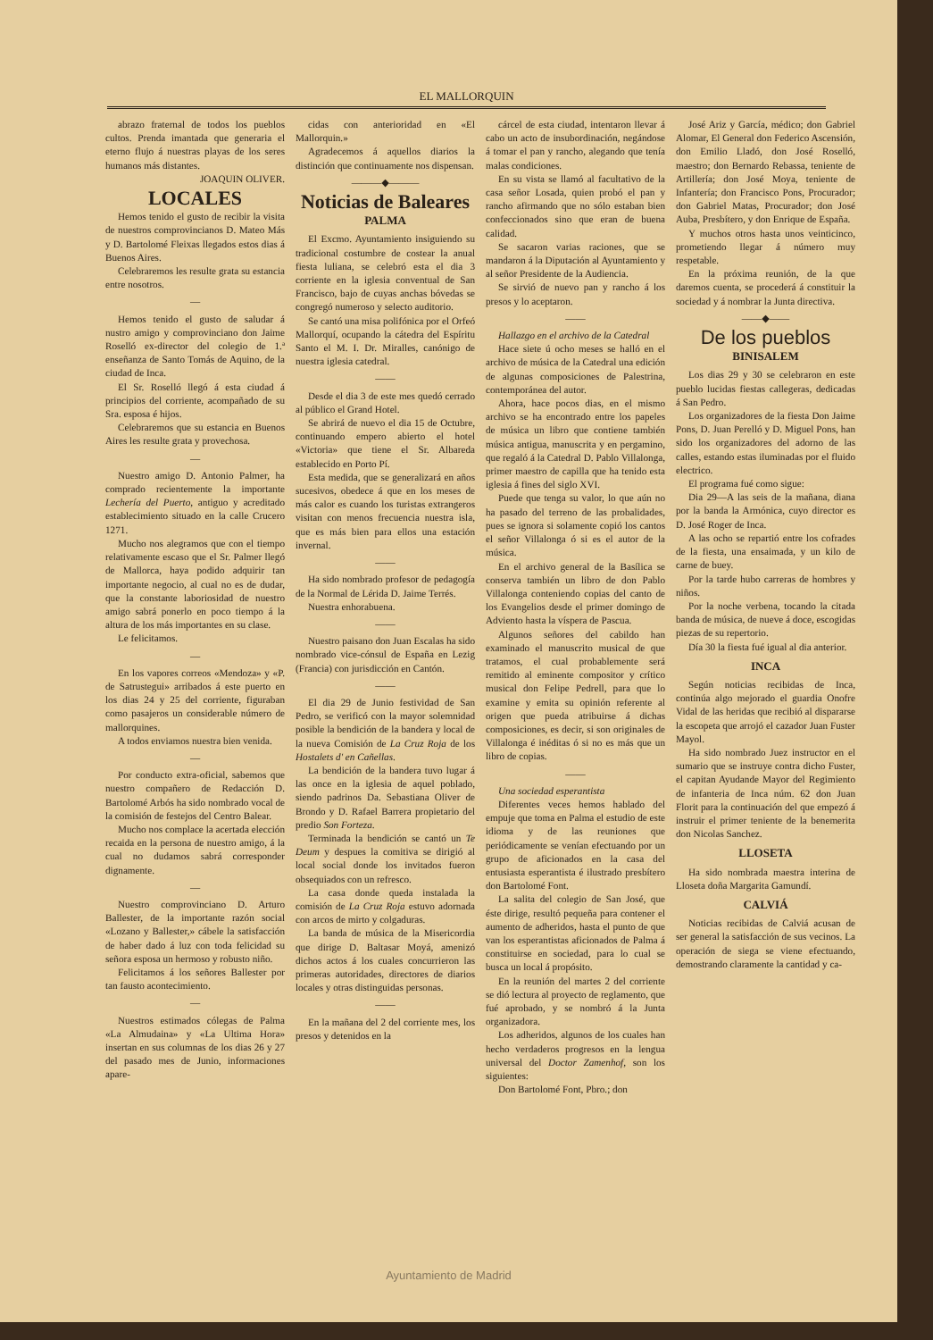EL MALLORQUIN
abrazo fraternal de todos los pueblos cultos. Prenda imantada que generaria el eterno flujo á nuestras playas de los seres humanos más distantes.
JOAQUIN OLIVER.
LOCALES
Hemos tenido el gusto de recibir la visita de nuestros comprovincianos D. Mateo Más y D. Bartolomé Fleixas llegados estos dias á Buenos Aires.
Celebraremos les resulte grata su estancia entre nosotros.
—
Hemos tenido el gusto de saludar á nustro amigo y comprovinciano don Jaime Roselló ex-director del colegio de 1.ª enseñanza de Santo Tomás de Aquino, de la ciudad de Inca.
El Sr. Roselló llegó á esta ciudad á principios del corriente, acompañado de su Sra. esposa é hijos.
Celebraremos que su estancia en Buenos Aires les resulte grata y provechosa.
—
Nuestro amigo D. Antonio Palmer, ha comprado recientemente la importante Lechería del Puerto, antiguo y acreditado establecimiento situado en la calle Crucero 1271.
Mucho nos alegramos que con el tiempo relativamente escaso que el Sr. Palmer llegó de Mallorca, haya podido adquirir tan importante negocio, al cual no es de dudar, que la constante laboriosidad de nuestro amigo sabrá ponerlo en poco tiempo á la altura de los más importantes en su clase.
Le felicitamos.
—
En los vapores correos «Mendoza» y «P. de Satrustegui» arribados á este puerto en los dias 24 y 25 del corriente, figuraban como pasajeros un considerable número de mallorquines.
A todos enviamos nuestra bien venida.
—
Por conducto extra-oficial, sabemos que nuestro compañero de Redacción D. Bartolomé Arbós ha sido nombrado vocal de la comisión de festejos del Centro Balear.
Mucho nos complace la acertada elección recaida en la persona de nuestro amigo, á la cual no dudamos sabrá corresponder dignamente.
—
Nuestro comprovinciano D. Arturo Ballester, de la importante razón social «Lozano y Ballester,» cábele la satisfacción de haber dado á luz con toda felicidad su señora esposa un hermoso y robusto niño.
Felicitamos á los señores Ballester por tan fausto acontecimiento.
—
Nuestros estimados cólegas de Palma «La Almudaina» y «La Ultima Hora» insertan en sus columnas de los dias 26 y 27 del pasado mes de Junio, informaciones apare-
cidas con anterioridad en «El Mallorquin.»
Agradecemos á aquellos diarios la distinción que continuamente nos dispensan.
———◆———
Noticias de Baleares
PALMA
El Excmo. Ayuntamiento insiguiendo su tradicional costumbre de costear la anual fiesta luliana, se celebró esta el dia 3 corriente en la iglesia conventual de San Francisco, bajo de cuyas anchas bóvedas se congregó numeroso y selecto auditorio.
Se cantó una misa polifónica por el Orfeó Mallorquí, ocupando la cátedra del Espíritu Santo el M. I. Dr. Miralles, canónigo de nuestra iglesia catedral.
——
Desde el dia 3 de este mes quedó cerrado al público el Grand Hotel.
Se abrirá de nuevo el dia 15 de Octubre, continuando empero abierto el hotel «Victoria» que tiene el Sr. Albareda establecido en Porto Pí.
Esta medida, que se generalizará en años sucesivos, obedece á que en los meses de más calor es cuando los turistas extrangeros visitan con menos frecuencia nuestra isla, que es más bien para ellos una estación invernal.
——
Ha sido nombrado profesor de pedagogía de la Normal de Lérida D. Jaime Terrés.
Nuestra enhorabuena.
——
Nuestro paisano don Juan Escalas ha sido nombrado vice-cónsul de España en Lezig (Francia) con jurisdicción en Cantón.
——
El dia 29 de Junio festividad de San Pedro, se verificó con la mayor solemnidad posible la bendición de la bandera y local de la nueva Comisión de La Cruz Roja de los Hostalets d' en Cañellas.
La bendición de la bandera tuvo lugar á las once en la iglesia de aquel poblado, siendo padrinos Da. Sebastiana Oliver de Brondo y D. Rafael Barrera propietario del predio Son Forteza.
Terminada la bendición se cantó un Te Deum y despues la comitiva se dirigió al local social donde los invitados fueron obsequiados con un refresco.
La casa donde queda instalada la comisión de La Cruz Roja estuvo adornada con arcos de mirto y colgaduras.
La banda de música de la Misericordia que dirige D. Baltasar Moyá, amenizó dichos actos á los cuales concurrieron las primeras autoridades, directores de diarios locales y otras distinguidas personas.
——
En la mañana del 2 del corriente mes, los presos y detenidos en la
cárcel de esta ciudad, intentaron llevar á cabo un acto de insubordinación, negándose á tomar el pan y rancho, alegando que tenía malas condiciones.
En su vista se llamó al facultativo de la casa señor Losada, quien probó el pan y rancho afirmando que no sólo estaban bien confeccionados sino que eran de buena calidad.
Se sacaron varias raciones, que se mandaron á la Diputación al Ayuntamiento y al señor Presidente de la Audiencia.
Se sirvió de nuevo pan y rancho á los presos y lo aceptaron.
——
Hallazgo en el archivo de la Catedral
Hace siete ú ocho meses se halló en el archivo de música de la Catedral una edición de algunas composiciones de Palestrina, contemporánea del autor.
Ahora, hace pocos dias, en el mismo archivo se ha encontrado entre los papeles de música un libro que contiene también música antigua, manuscrita y en pergamino, que regaló á la Catedral D. Pablo Villalonga, primer maestro de capilla que ha tenido esta iglesia á fines del siglo XVI.
Puede que tenga su valor, lo que aún no ha pasado del terreno de las probalidades, pues se ignora si solamente copió los cantos el señor Villalonga ó si es el autor de la música.
En el archivo general de la Basílica se conserva también un libro de don Pablo Villalonga conteniendo copias del canto de los Evangelios desde el primer domingo de Adviento hasta la víspera de Pascua.
Algunos señores del cabildo han examinado el manuscrito musical de que tratamos, el cual probablemente será remitido al eminente compositor y crítico musical don Felipe Pedrell, para que lo examine y emita su opinión referente al origen que pueda atribuirse á dichas composiciones, es decir, si son originales de Villalonga é inéditas ó si no es más que un libro de copias.
——
Una sociedad esperantista
Diferentes veces hemos hablado del empuje que toma en Palma el estudio de este idioma y de las reuniones que periódicamente se venían efectuando por un grupo de aficionados en la casa del entusiasta esperantista é ilustrado presbítero don Bartolomé Font.
La salita del colegio de San José, que éste dirige, resultó pequeña para contener el aumento de adheridos, hasta el punto de que van los esperantistas aficionados de Palma á constituirse en sociedad, para lo cual se busca un local á propósito.
En la reunión del martes 2 del corriente se dió lectura al proyecto de reglamento, que fué aprobado, y se nombró á la Junta organizadora.
Los adheridos, algunos de los cuales han hecho verdaderos progresos en la lengua universal del Doctor Zamenhof, son los siguientes:
Don Bartolomé Font, Pbro.; don
José Ariz y García, médico; don Gabriel Alomar, El General don Federico Ascensión, don Emilio Lladó, don José Roselló, maestro; don Bernardo Rebassa, teniente de Artillería; don José Moya, teniente de Infantería; don Francisco Pons, Procurador; don Gabriel Matas, Procurador; don José Auba, Presbítero, y don Enrique de España.
Y muchos otros hasta unos veinticinco, prometiendo llegar á número muy respetable.
En la próxima reunión, de la que daremos cuenta, se procederá á constituir la sociedad y á nombrar la Junta directiva.
——◆——
De los pueblos
BINISALEM
Los dias 29 y 30 se celebraron en este pueblo lucidas fiestas callegeras, dedicadas á San Pedro.
Los organizadores de la fiesta Don Jaime Pons, D. Juan Perelló y D. Miguel Pons, han sido los organizadores del adorno de las calles, estando estas iluminadas por el fluido electrico.
El programa fué como sigue:
Dia 29—A las seis de la mañana, diana por la banda la Armónica, cuyo director es D. José Roger de Inca.
A las ocho se repartió entre los cofrades de la fiesta, una ensaimada, y un kilo de carne de buey.
Por la tarde hubo carreras de hombres y niños.
Por la noche verbena, tocando la citada banda de música, de nueve á doce, escogidas piezas de su repertorio.
Día 30 la fiesta fué igual al dia anterior.
INCA
Según noticias recibidas de Inca, continúa algo mejorado el guardia Onofre Vidal de las heridas que recibió al dispararse la escopeta que arrojó el cazador Juan Fuster Mayol.
Ha sido nombrado Juez instructor en el sumario que se instruye contra dicho Fuster, el capitan Ayudande Mayor del Regimiento de infanteria de Inca núm. 62 don Juan Florit para la continuación del que empezó á instruir el primer teniente de la benemerita don Nicolas Sanchez.
LLOSETA
Ha sido nombrada maestra interina de Lloseta doña Margarita Gamundí.
CALVIÁ
Noticias recibidas de Calviá acusan de ser general la satisfacción de sus vecinos. La operación de siega se viene efectuando, demostrando claramente la cantidad y ca-
Ayuntamiento de Madrid